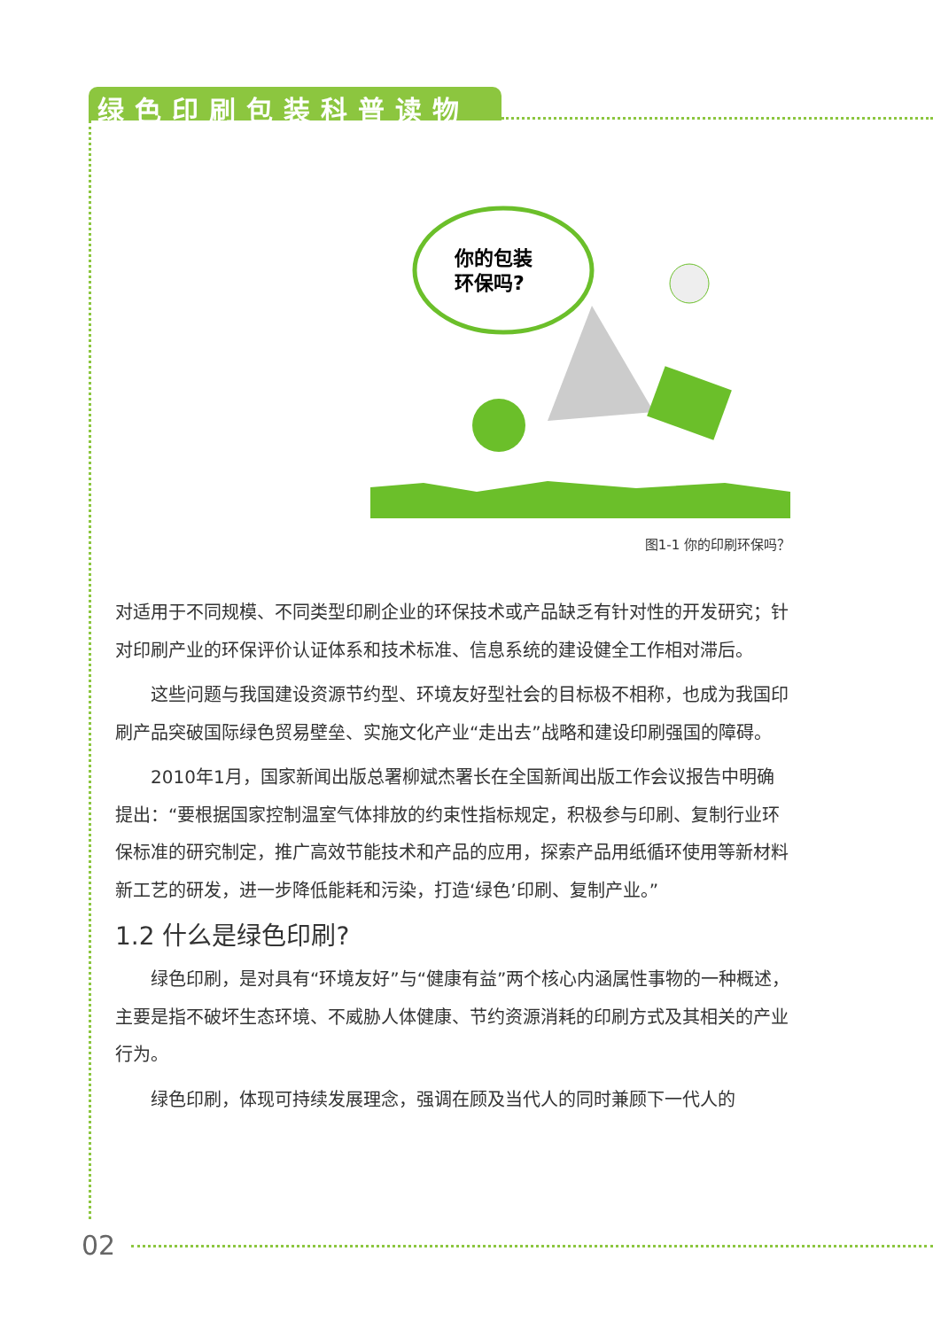绿色印刷包装科普读物
你的包装
环保吗?
图1-1 你的印刷环保吗？
对适用于不同规模、不同类型印刷企业的环保技术或产品缺乏有针对性的开发研究；针对印刷产业的环保评价认证体系和技术标准、信息系统的建设健全工作相对滞后。
这些问题与我国建设资源节约型、环境友好型社会的目标极不相称，也成为我国印刷产品突破国际绿色贸易壁垒、实施文化产业“走出去”战略和建设印刷强国的障碍。
2010年1月，国家新闻出版总署柳斌杰署长在全国新闻出版工作会议报告中明确提出：“要根据国家控制温室气体排放的约束性指标规定，积极参与印刷、复制行业环保标准的研究制定，推广高效节能技术和产品的应用，探索产品用纸循环使用等新材料新工艺的研发，进一步降低能耗和污染，打造‘绿色’印刷、复制产业。”
1.2 什么是绿色印刷?
绿色印刷，是对具有“环境友好”与“健康有益”两个核心内涵属性事物的一种概述，主要是指不破坏生态环境、不威胁人体健康、节约资源消耗的印刷方式及其相关的产业行为。
绿色印刷，体现可持续发展理念，强调在顾及当代人的同时兼顾下一代人的
02